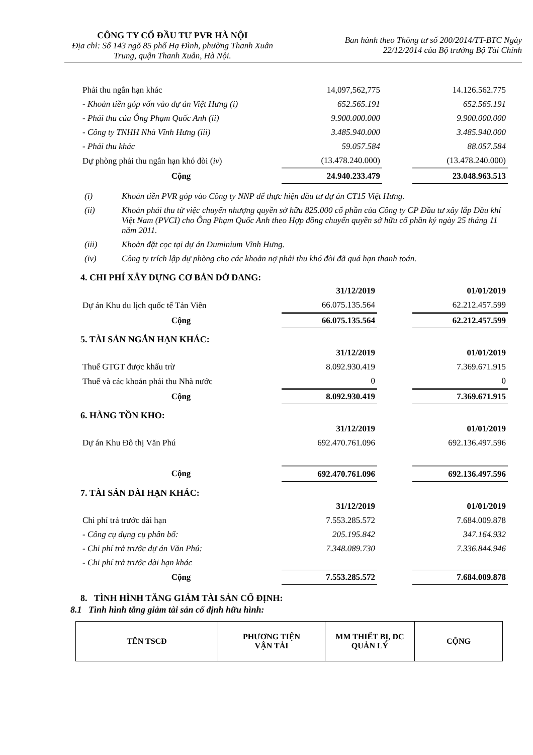CÔNG TY CỔ ĐẦU TƯ PVR HÀ NỘI
Địa chỉ: Số 143 ngõ 85 phố Hạ Đình, phường Thanh Xuân Trung, quận Thanh Xuân, Hà Nội.
Ban hành theo Thông tư số 200/2014/TT-BTC Ngày
22/12/2014 của Bộ trưởng Bộ Tài Chính
| Phải thu ngắn hạn khác | 14,097,562,775 | | 14.126.562.775 |
| - Khoản tiền góp vốn vào dự án Việt Hưng (i) | 652.565.191 | | 652.565.191 |
| - Phải thu của Ông Phạm Quốc Anh (ii) | 9.900.000.000 | | 9.900.000.000 |
| - Công ty TNHH Nhà Vĩnh Hưng (iii) | 3.485.940.000 | | 3.485.940.000 |
| - Phải thu khác | 59.057.584 | | 88.057.584 |
| Dự phòng phải thu ngắn hạn khó đòi ( iv ) | (13.478.240.000) | | (13.478.240.000) |
| Cộng | 24.940.233.479 | | 23.048.963.513 |
| (i) | Khoản tiền PVR góp vào Công ty NNP để thực hiện đầu tư dự án CT15 Việt Hưng. |
| (ii) | Khoản phải thu từ việc chuyển nhượng quyền sở hữu 825.000 cổ phần của Công ty CP Đầu tư xây lắp Dầu khí Việt Nam (PVCI) cho Ông Phạm Quốc Anh theo Hợp đồng chuyển quyền sở hữu cổ phần ký ngày 25 tháng 11 năm 2011. |
| (iii) | Khoản đặt cọc tại dự án Duminium Vĩnh Hưng. |
| (iv) | Công ty trích lập dự phòng cho các khoản nợ phải thu khó đòi đã quá hạn thanh toán. |
4. CHI PHÍ XÂY DỰNG CƠ BẢN DỞ DANG:
| | 31/12/2019 | | 01/01/2019 |
| Dự án Khu du lịch quốc tế Tản Viên | 66.075.135.564 | | 62.212.457.599 |
| Cộng | 66.075.135.564 | | 62.212.457.599 |
5. TÀI SẢN NGẮN HẠN KHÁC:
| | 31/12/2019 | | 01/01/2019 |
| Thuế GTGT được khấu trừ | 8.092.930.419 | | 7.369.671.915 |
| Thuế và các khoản phải thu Nhà nước | 0 | | 0 |
| Cộng | 8.092.930.419 | | 7.369.671.915 |
6. HÀNG TỒN KHO:
| | 31/12/2019 | | 01/01/2019 |
| Dự án Khu Đô thị Văn Phú | 692.470.761.096 | | 692.136.497.596 |
| Cộng | 692.470.761.096 | | 692.136.497.596 |
7. TÀI SẢN DÀI HẠN KHÁC:
| | 31/12/2019 | | 01/01/2019 |
| Chi phí trả trước dài hạn | 7.553.285.572 | | 7.684.009.878 |
| - Công cụ dụng cụ phân bổ: | 205.195.842 | | 347.164.932 |
| - Chi phí trả trước dự án Văn Phú: | 7.348.089.730 | | 7.336.844.946 |
| - Chi phí trả trước dài hạn khác | | | |
| Cộng | 7.553.285.572 | | 7.684.009.878 |
8. TÌNH HÌNH TĂNG GIẢM TÀI SẢN CỐ ĐỊNH:
8.1 Tình hình tăng giảm tài sản cố định hữu hình:
| TÊN TSCĐ | PHƯƠNG TIỆN VẬN TẢI | MM THIẾT BỊ, DC QUẢN LÝ | CỘNG |
| --- | --- | --- | --- |